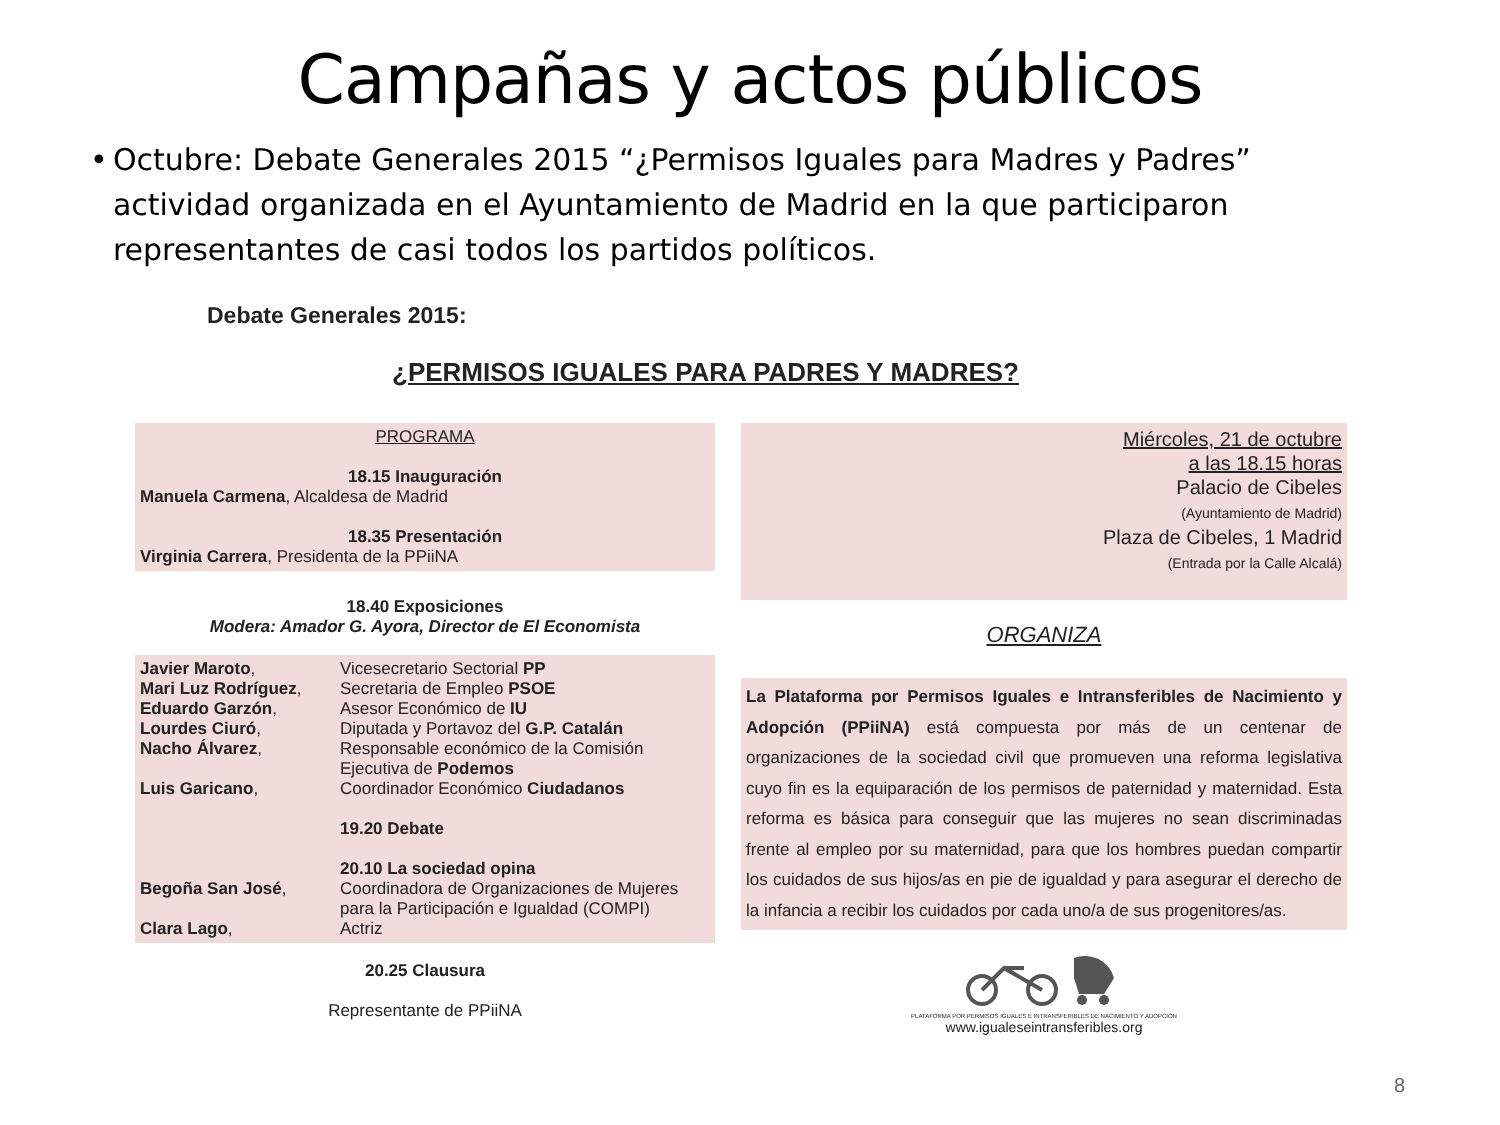Campañas y actos públicos
• Octubre: Debate Generales 2015 “¿Permisos Iguales para Madres y Padres” actividad organizada en el Ayuntamiento de Madrid en la que participaron representantes de casi todos los partidos políticos.
Debate Generales 2015:
¿PERMISOS IGUALES PARA PADRES Y MADRES?
PROGRAMA
18.15 Inauguración
Manuela Carmena, Alcaldesa de Madrid
18.35 Presentación
Virginia Carrera, Presidenta de la PPiiNA
18.40 Exposiciones
Modera: Amador G. Ayora, Director de El Economista
| Javier Maroto , | Vicesecretario Sectorial PP |
| Mari Luz Rodríguez , | Secretaria de Empleo PSOE |
| Eduardo Garzón , | Asesor Económico de IU |
| Lourdes Ciuró , | Diputada y Portavoz del G.P. Catalán |
| Nacho Álvarez , | Responsable económico de la Comisión Ejecutiva de Podemos |
| Luis Garicano , | Coordinador Económico Ciudadanos |
| | 19.20 Debate 20.10 La sociedad opina |
| Begoña San José , | Coordinadora de Organizaciones de Mujeres para la Participación e Igualdad (COMPI) |
| Clara Lago , | Actriz |
20.25 Clausura
Representante de PPiiNA
Miércoles, 21 de octubre
a las 18.15 horas
Palacio de Cibeles
(Ayuntamiento de Madrid)
Plaza de Cibeles, 1 Madrid
(Entrada por la Calle Alcalá)
ORGANIZA
La Plataforma por Permisos Iguales e Intransferibles de Nacimiento y Adopción (PPiiNA) está compuesta por más de un centenar de organizaciones de la sociedad civil que promueven una reforma legislativa cuyo fin es la equiparación de los permisos de paternidad y maternidad. Esta reforma es básica para conseguir que las mujeres no sean discriminadas frente al empleo por su maternidad, para que los hombres puedan compartir los cuidados de sus hijos/as en pie de igualdad y para asegurar el derecho de la infancia a recibir los cuidados por cada uno/a de sus progenitores/as.
PLATAFORMA POR PERMISOS IGUALES E INTRANSFERIBLES DE NACIMIENTO Y ADOPCIÓN
www.igualeseintransferibles.org
8